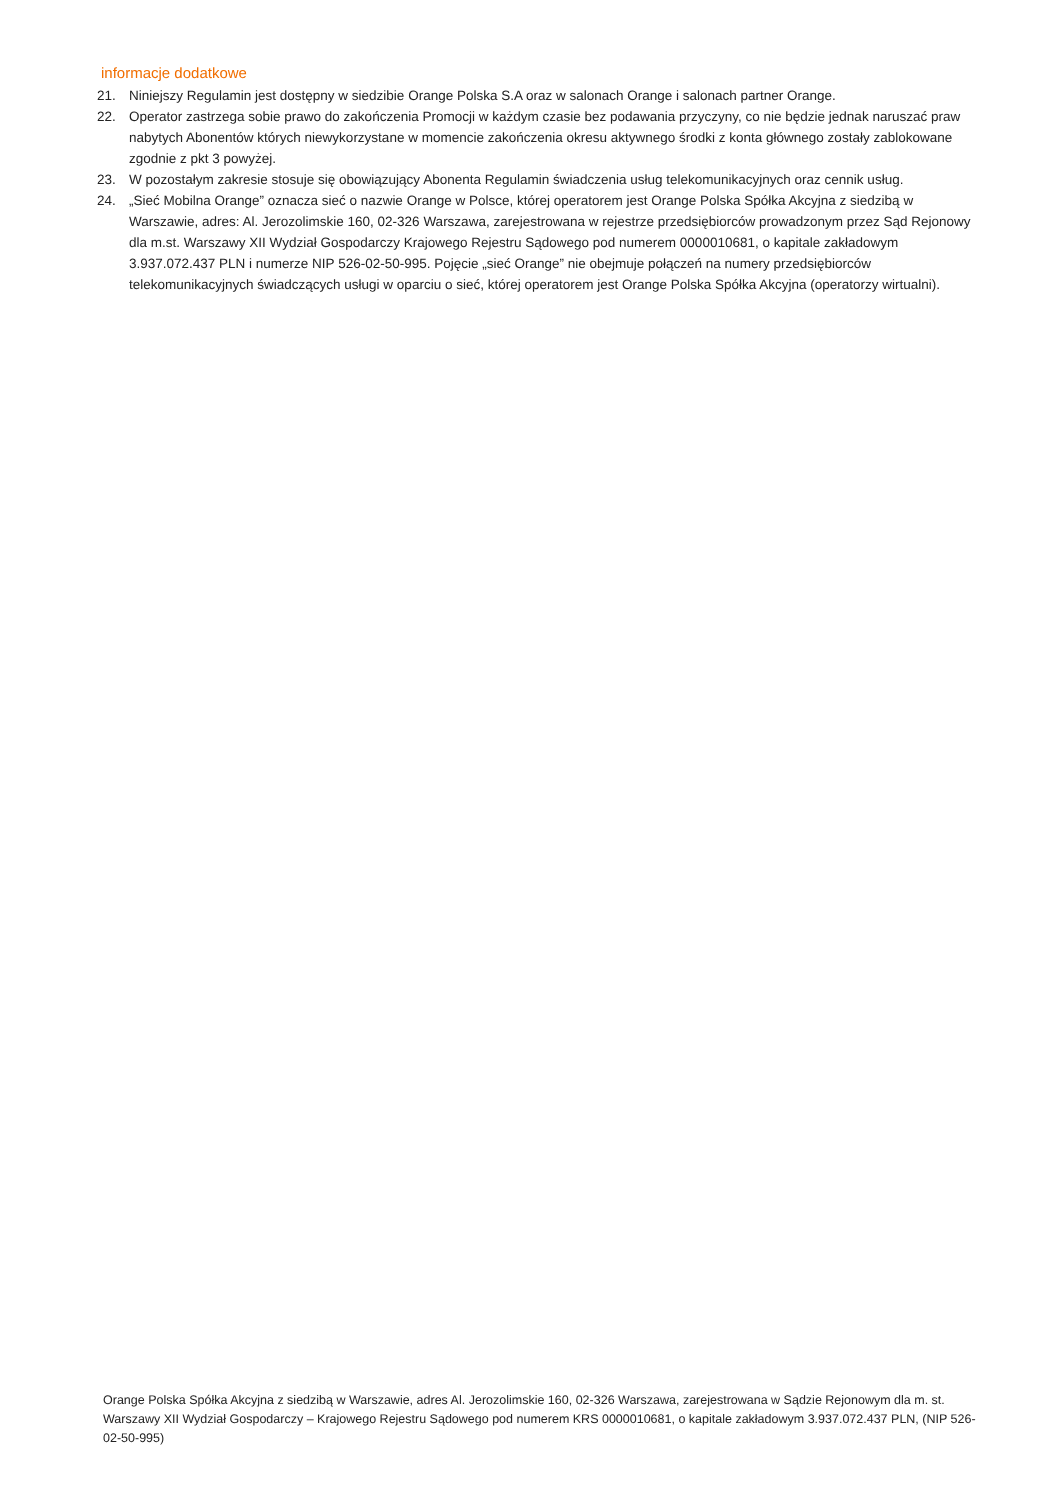informacje dodatkowe
21. Niniejszy Regulamin jest dostępny w siedzibie Orange Polska S.A oraz w salonach Orange i salonach partner Orange.
22. Operator zastrzega sobie prawo do zakończenia Promocji w każdym czasie bez podawania przyczyny, co nie będzie jednak naruszać praw nabytych Abonentów których niewykorzystane w momencie zakończenia okresu aktywnego środki z konta głównego zostały zablokowane zgodnie z pkt 3 powyżej.
23. W pozostałym zakresie stosuje się obowiązujący Abonenta Regulamin świadczenia usług telekomunikacyjnych oraz cennik usług.
24. „Sieć Mobilna Orange” oznacza sieć o nazwie Orange w Polsce, której operatorem jest Orange Polska Spółka Akcyjna z siedzibą w Warszawie, adres: Al. Jerozolimskie 160, 02-326 Warszawa, zarejestrowana w rejestrze przedsiębiorców prowadzonym przez Sąd Rejonowy dla m.st. Warszawy XII Wydział Gospodarczy Krajowego Rejestru Sądowego pod numerem 0000010681, o kapitale zakładowym 3.937.072.437 PLN i numerze NIP 526-02-50-995. Pojęcie „sieć Orange” nie obejmuje połączeń na numery przedsiębiorców telekomunikacyjnych świadczących usługi w oparciu o sieć, której operatorem jest Orange Polska Spółka Akcyjna (operatorzy wirtualni).
Orange Polska Spółka Akcyjna z siedzibą w Warszawie, adres Al. Jerozolimskie 160, 02-326 Warszawa, zarejestrowana w Sądzie Rejonowym dla m. st. Warszawy XII Wydział Gospodarczy – Krajowego Rejestru Sądowego pod numerem KRS 0000010681, o kapitale zakładowym 3.937.072.437 PLN, (NIP 526-02-50-995)